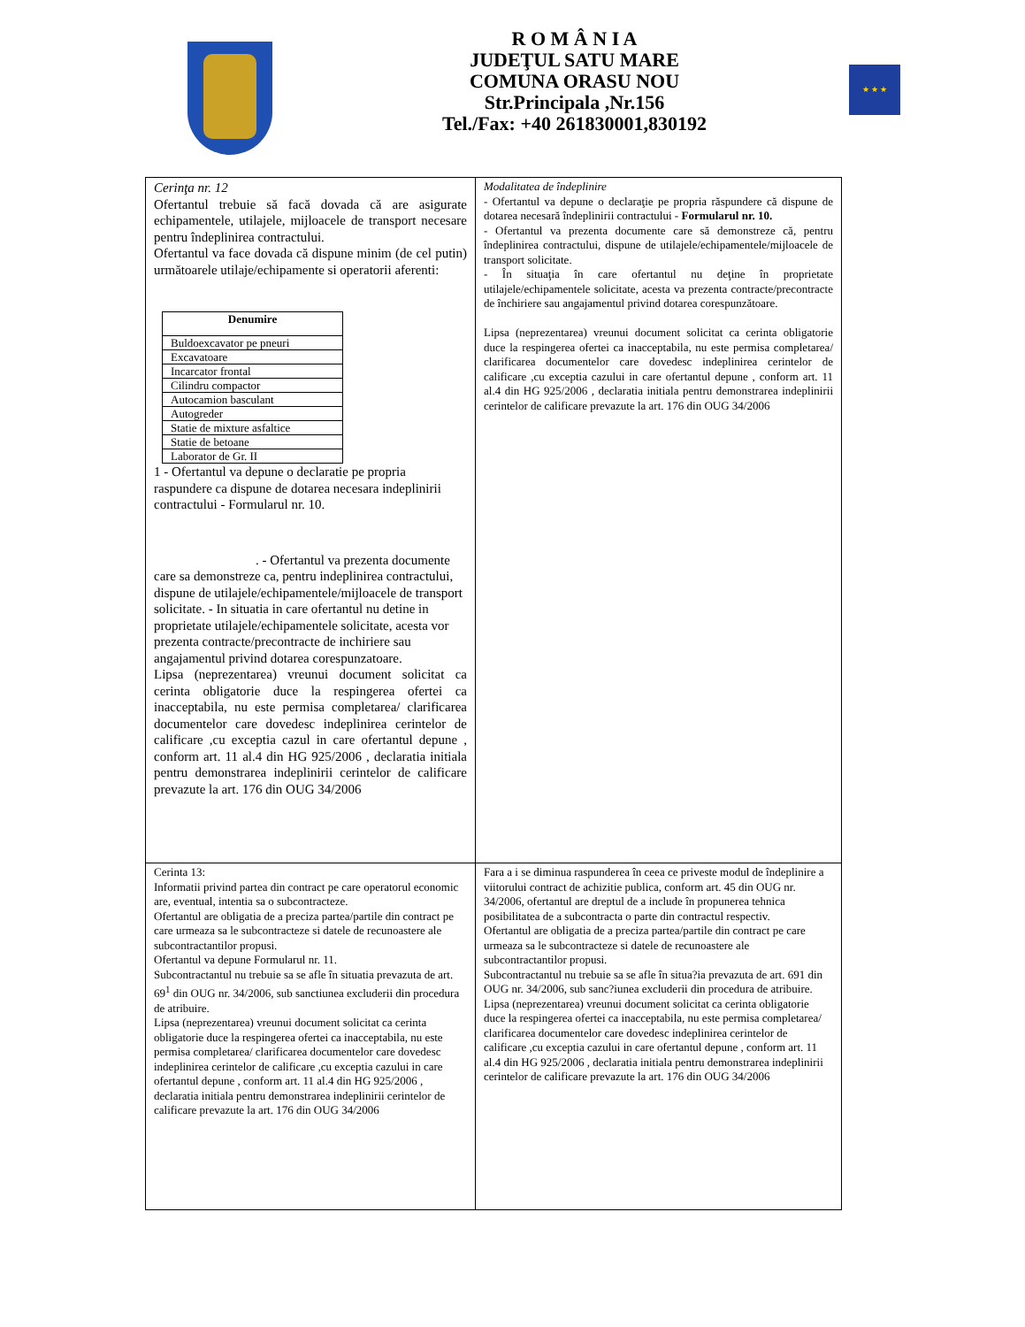R O M Â N I A
JUDEŢUL SATU MARE
COMUNA ORASU NOU
Str.Principala ,Nr.156
Tel./Fax: +40 261830001,830192
★ ★ ★
| Cerinţa nr. 12 Ofertantul trebuie să facă dovada că are asigurate echipamentele, utilajele, mijloacele de transport necesare pentru îndeplinirea contractului. Ofertantul va face dovada că dispune minim (de cel putin) următoarele utilaje/echipamente si operatorii aferenti: / Denumire / / --- / / Buldoexcavator pe pneuri / / Excavatoare / / Incarcator frontal / / Cilindru compactor / / Autocamion basculant / / Autogreder / / Statie de mixture asfaltice / / Statie de betoane / / Laborator de Gr. II / 1 - Ofertantul va depune o declaratie pe propria raspundere ca dispune de dotarea necesara indeplinirii contractului - Formularul nr. 10. . - Ofertantul va prezenta documente care sa demonstreze ca, pentru indeplinirea contractului, dispune de utilajele/echipamentele/mijloacele de transport solicitate. - In situatia in care ofertantul nu detine in proprietate utilajele/echipamentele solicitate, acesta vor prezenta contracte/precontracte de inchiriere sau angajamentul privind dotarea corespunzatoare. Lipsa (neprezentarea) vreunui document solicitat ca cerinta obligatorie duce la respingerea ofertei ca inacceptabila, nu este permisa completarea/ clarificarea documentelor care dovedesc indeplinirea cerintelor de calificare ,cu exceptia cazul in care ofertantul depune , conform art. 11 al.4 din HG 925/2006 , declaratia initiala pentru demonstrarea indeplinirii cerintelor de calificare prevazute la art. 176 din OUG 34/2006 | Modalitatea de îndeplinire - Ofertantul va depune o declaraţie pe propria răspundere că dispune de dotarea necesară îndeplinirii contractului - Formularul nr. 10. - Ofertantul va prezenta documente care să demonstreze că, pentru îndeplinirea contractului, dispune de utilajele/echipamentele/mijloacele de transport solicitate. - În situaţia în care ofertantul nu deţine în proprietate utilajele/echipamentele solicitate, acesta va prezenta contracte/precontracte de închiriere sau angajamentul privind dotarea corespunzătoare. Lipsa (neprezentarea) vreunui document solicitat ca cerinta obligatorie duce la respingerea ofertei ca inacceptabila, nu este permisa completarea/ clarificarea documentelor care dovedesc indeplinirea cerintelor de calificare ,cu exceptia cazului in care ofertantul depune , conform art. 11 al.4 din HG 925/2006 , declaratia initiala pentru demonstrarea indeplinirii cerintelor de calificare prevazute la art. 176 din OUG 34/2006 |
| Cerinta 13: Informatii privind partea din contract pe care operatorul economic are, eventual, intentia sa o subcontracteze. Ofertantul are obligatia de a preciza partea/partile din contract pe care urmeaza sa le subcontracteze si datele de recunoastere ale subcontractantilor propusi. Ofertantul va depune Formularul nr. 11. Subcontractantul nu trebuie sa se afle în situatia prevazuta de art. 69<sup>1</sup> din OUG nr. 34/2006, sub sanctiunea excluderii din procedura de atribuire. Lipsa (neprezentarea) vreunui document solicitat ca cerinta obligatorie duce la respingerea ofertei ca inacceptabila, nu este permisa completarea/ clarificarea documentelor care dovedesc indeplinirea cerintelor de calificare ,cu exceptia cazului in care ofertantul depune , conform art. 11 al.4 din HG 925/2006 , declaratia initiala pentru demonstrarea indeplinirii cerintelor de calificare prevazute la art. 176 din OUG 34/2006 | Fara a i se diminua raspunderea în ceea ce priveste modul de îndeplinire a viitorului contract de achizitie publica, conform art. 45 din OUG nr. 34/2006, ofertantul are dreptul de a include în propunerea tehnica posibilitatea de a subcontracta o parte din contractul respectiv. Ofertantul are obligatia de a preciza partea/partile din contract pe care urmeaza sa le subcontracteze si datele de recunoastere ale subcontractantilor propusi. Subcontractantul nu trebuie sa se afle în situa?ia prevazuta de art. 691 din OUG nr. 34/2006, sub sanc?iunea excluderii din procedura de atribuire. Lipsa (neprezentarea) vreunui document solicitat ca cerinta obligatorie duce la respingerea ofertei ca inacceptabila, nu este permisa completarea/ clarificarea documentelor care dovedesc indeplinirea cerintelor de calificare ,cu exceptia cazului in care ofertantul depune , conform art. 11 al.4 din HG 925/2006 , declaratia initiala pentru demonstrarea indeplinirii cerintelor de calificare prevazute la art. 176 din OUG 34/2006 |